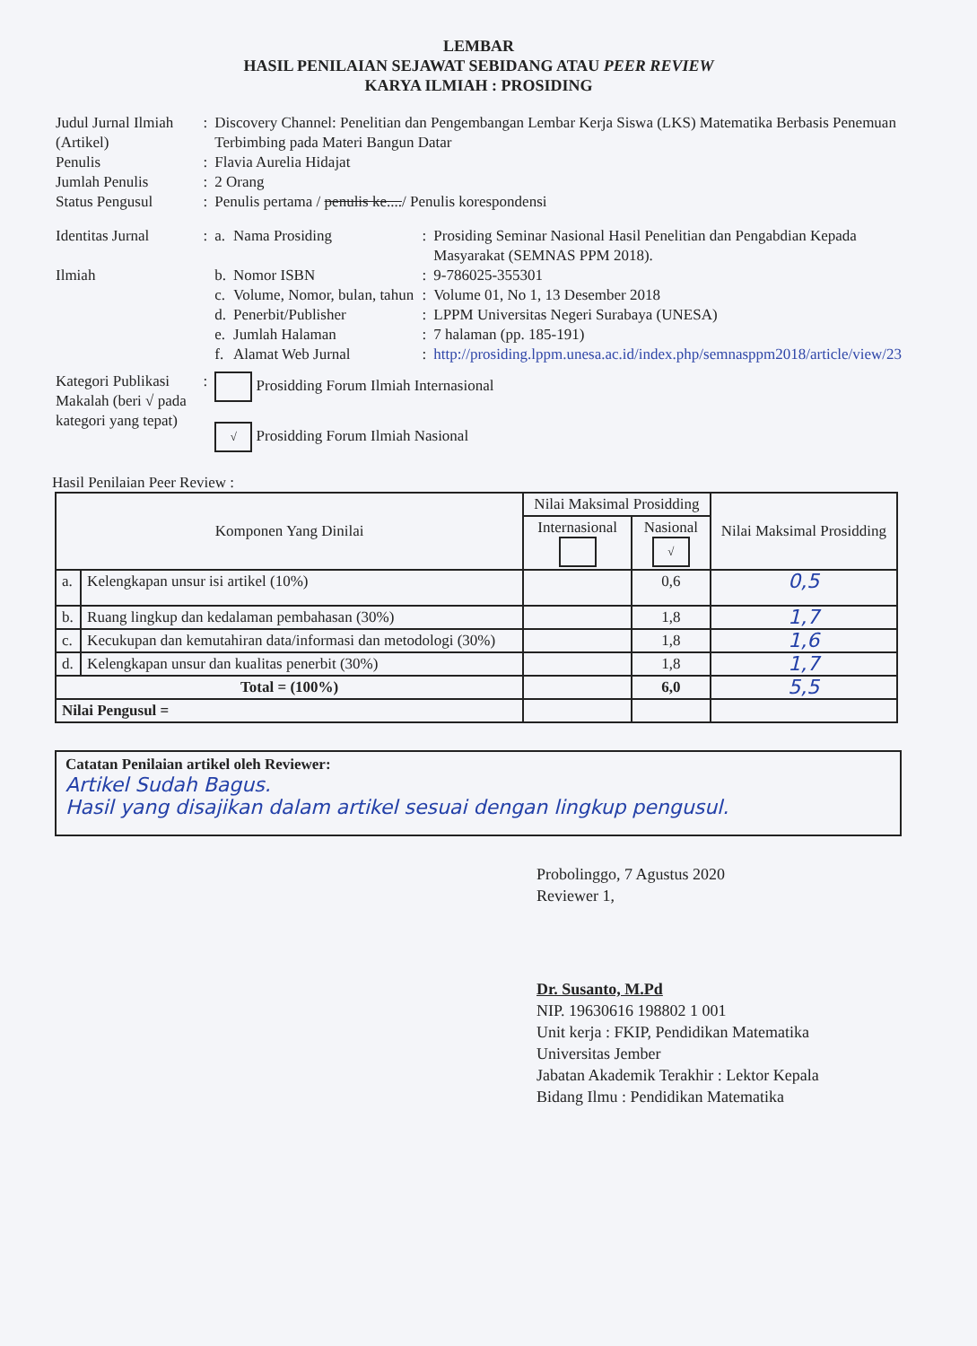LEMBAR
HASIL PENILAIAN SEJAWAT SEBIDANG ATAU PEER REVIEW
KARYA ILMIAH : PROSIDING
| Judul Jurnal Ilmiah (Artikel) | : | Discovery Channel: Penelitian dan Pengembangan Lembar Kerja Siswa (LKS) Matematika Berbasis Penemuan Terbimbing pada Materi Bangun Datar | | | |
| Penulis | : | Flavia Aurelia Hidajat | | | |
| Jumlah Penulis | : | 2 Orang | | | |
| Status Pengusul | : | Penulis pertama / penulis ke.... / Penulis korespondensi | | | |
| Identitas Jurnal | : | a. | Nama Prosiding | : | Prosiding Seminar Nasional Hasil Penelitian dan Pengabdian Kepada Masyarakat (SEMNAS PPM 2018). |
| Ilmiah | | b. | Nomor ISBN | : | 9-786025-355301 |
| | | c. | Volume, Nomor, bulan, tahun | : | Volume 01, No 1, 13 Desember 2018 |
| | | d. | Penerbit/Publisher | : | LPPM Universitas Negeri Surabaya (UNESA) |
| | | e. | Jumlah Halaman | : | 7 halaman (pp. 185-191) |
| | | f. | Alamat Web Jurnal | : | http://prosiding.lppm.unesa.ac.id/index.php/semnasppm2018/article/view/23 |
| Kategori Publikasi Makalah (beri √ pada kategori yang tepat) | : | Prosidding Forum Ilmiah Internasional √ Prosidding Forum Ilmiah Nasional | | | |
Hasil Penilaian Peer Review :
| Komponen Yang Dinilai | | Nilai Maksimal Prosidding | | Nilai Maksimal Prosidding |
| --- | --- | --- | --- | --- |
| | | Internasional | Nasional √ | |
| a. | Kelengkapan unsur isi artikel (10%) | | 0,6 | 0,5 |
| b. | Ruang lingkup dan kedalaman pembahasan (30%) | | 1,8 | 1,7 |
| c. | Kecukupan dan kemutahiran data/informasi dan metodologi (30%) | | 1,8 | 1,6 |
| d. | Kelengkapan unsur dan kualitas penerbit (30%) | | 1,8 | 1,7 |
| Total = (100%) | | | 6,0 | 5,5 |
| Nilai Pengusul = | | | | |
Catatan Penilaian artikel oleh Reviewer:
Artikel Sudah Bagus.
Hasil yang disajikan dalam artikel sesuai dengan lingkup pengusul.
Probolinggo, 7 Agustus 2020
Reviewer 1,
Dr. Susanto, M.Pd
NIP. 19630616 198802 1 001
Unit kerja : FKIP, Pendidikan Matematika
Universitas Jember
Jabatan Akademik Terakhir : Lektor Kepala
Bidang Ilmu : Pendidikan Matematika